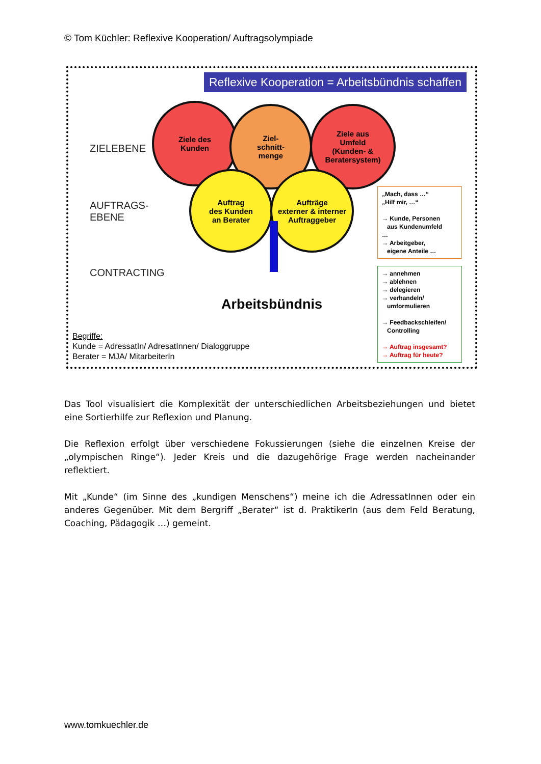© Tom Küchler: Reflexive Kooperation/ Auftragsolympiade
Reflexive Kooperation = Arbeitsbündnis schaffen
ZIELEBENE
AUFTRAGS-
EBENE
CONTRACTING
Ziele des
Kunden
Ziel-
schnitt-
menge
Ziele aus
Umfeld
(Kunden- &
Beratersystem)
Auftrag
des Kunden
an Berater
Aufträge
externer & interner
Auftraggeber
Arbeitsbündnis
„Mach, dass …“
„Hilf mir, …“
→ Kunde, Personen
aus Kundenumfeld
…
→ Arbeitgeber,
eigene Anteile …
→ annehmen
→ ablehnen
→ delegieren
→ verhandeln/
umformulieren
→ Feedbackschleifen/
Controlling
→ Auftrag insgesamt?
→ Auftrag für heute?
Begriffe:
Kunde = AdressatIn/ AdresatInnen/ Dialoggruppe
Berater = MJA/ MitarbeiterIn
Das Tool visualisiert die Komplexität der unterschiedlichen Arbeitsbeziehungen und bietet eine Sortierhilfe zur Reflexion und Planung.
Die Reflexion erfolgt über verschiedene Fokussierungen (siehe die einzelnen Kreise der „olympischen Ringe“). Jeder Kreis und die dazugehörige Frage werden nacheinander reflektiert.
Mit „Kunde“ (im Sinne des „kundigen Menschens“) meine ich die AdressatInnen oder ein anderes Gegenüber. Mit dem Bergriff „Berater“ ist d. PraktikerIn (aus dem Feld Beratung, Coaching, Pädagogik …) gemeint.
www.tomkuechler.de